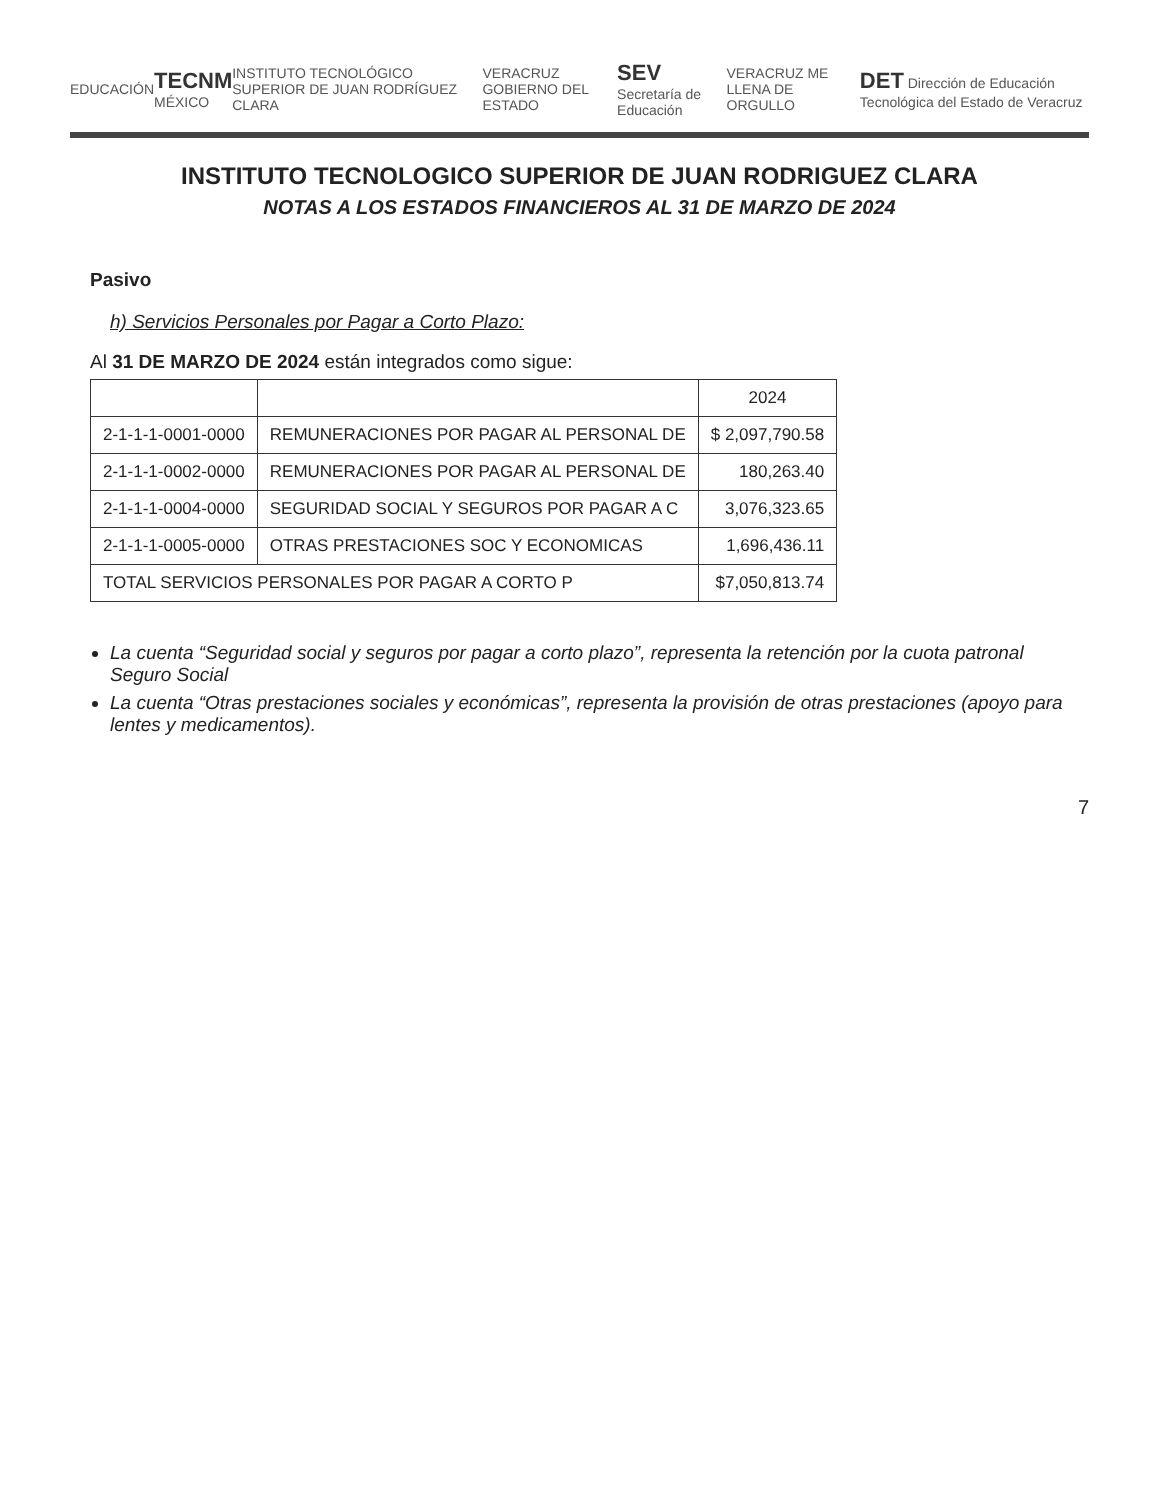EDUCACIÓN TECNM MÉXICO INSTITUTO TECNOLÓGICO SUPERIOR DE JUAN RODRÍGUEZ CLARA VERACRUZ GOBIERNO DEL ESTADO SEV Secretaría de Educación VERACRUZ ME LLENA DE ORGULLO DET Dirección de Educación Tecnológica del Estado de Veracruz
INSTITUTO TECNOLOGICO SUPERIOR DE JUAN RODRIGUEZ CLARA
NOTAS A LOS ESTADOS FINANCIEROS AL 31 DE MARZO DE 2024
Pasivo
h) Servicios Personales por Pagar a Corto Plazo:
Al 31 DE MARZO DE 2024 están integrados como sigue:
| | | 2024 |
| --- | --- | --- |
| 2-1-1-1-0001-0000 | REMUNERACIONES POR PAGAR AL PERSONAL DE | $ 2,097,790.58 |
| 2-1-1-1-0002-0000 | REMUNERACIONES POR PAGAR AL PERSONAL DE | 180,263.40 |
| 2-1-1-1-0004-0000 | SEGURIDAD SOCIAL Y SEGUROS POR PAGAR A C | 3,076,323.65 |
| 2-1-1-1-0005-0000 | OTRAS PRESTACIONES SOC Y ECONOMICAS | 1,696,436.11 |
| TOTAL SERVICIOS PERSONALES POR PAGAR A CORTO P | | $7,050,813.74 |
La cuenta “Seguridad social y seguros por pagar a corto plazo”, representa la retención por la cuota patronal Seguro Social
La cuenta “Otras prestaciones sociales y económicas”, representa la provisión de otras prestaciones (apoyo para lentes y medicamentos).
7